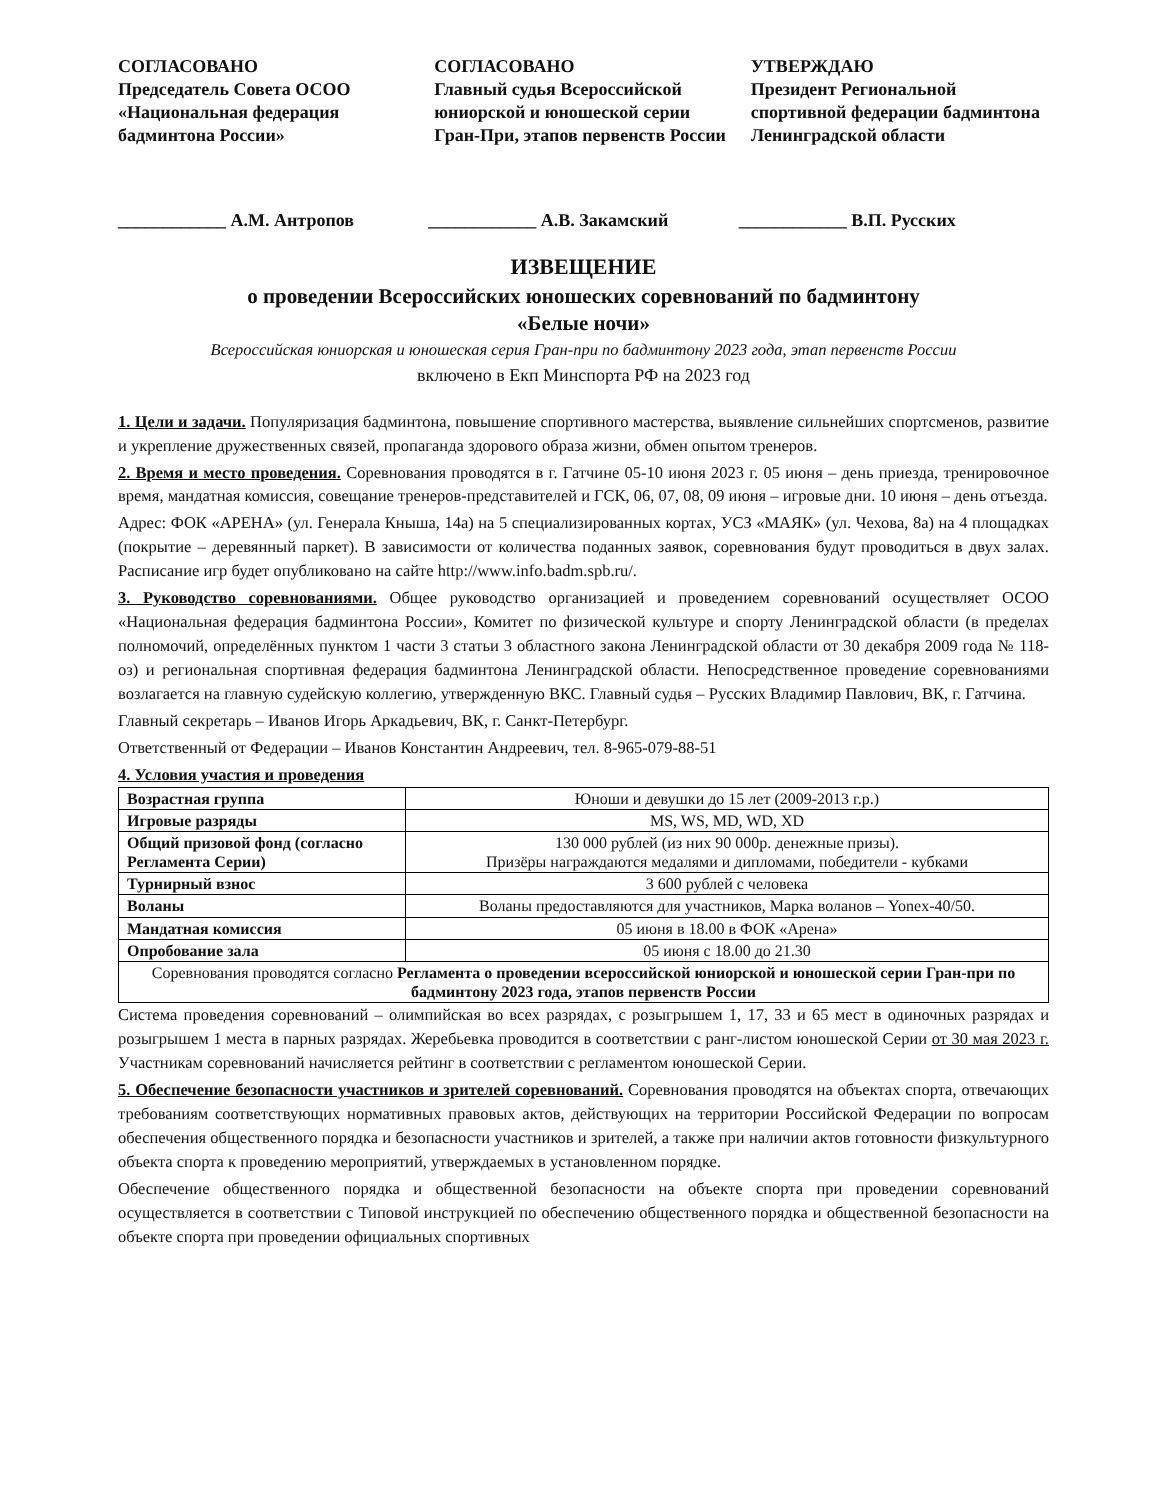СОГЛАСОВАНО
Председатель Совета ОСОО «Национальная федерация бадминтона России»
СОГЛАСОВАНО
Главный судья Всероссийской юниорской и юношеской серии Гран-При, этапов первенств России
УТВЕРЖДАЮ
Президент Региональной спортивной федерации бадминтона Ленинградской области
____________ А.М. Антропов ____________ А.В. Закамский ____________ В.П. Русских
ИЗВЕЩЕНИЕ
о проведении Всероссийских юношеских соревнований по бадминтону
«Белые ночи»
Всероссийская юниорская и юношеская серия Гран-при по бадминтону 2023 года, этап первенств России
включено в Екп Минспорта РФ на 2023 год
1. Цели и задачи. Популяризация бадминтона, повышение спортивного мастерства, выявление сильнейших спортсменов, развитие и укрепление дружественных связей, пропаганда здорового образа жизни, обмен опытом тренеров.
2. Время и место проведения. Соревнования проводятся в г. Гатчине 05-10 июня 2023 г. 05 июня – день приезда, тренировочное время, мандатная комиссия, совещание тренеров-представителей и ГСК, 06, 07, 08, 09 июня – игровые дни. 10 июня – день отъезда.
Адрес: ФОК «АРЕНА» (ул. Генерала Кныша, 14а) на 5 специализированных кортах, УСЗ «МАЯК» (ул. Чехова, 8а) на 4 площадках (покрытие – деревянный паркет). В зависимости от количества поданных заявок, соревнования будут проводиться в двух залах. Расписание игр будет опубликовано на сайте http://www.info.badm.spb.ru/.
3. Руководство соревнованиями. Общее руководство организацией и проведением соревнований осуществляет ОСОО «Национальная федерация бадминтона России», Комитет по физической культуре и спорту Ленинградской области (в пределах полномочий, определённых пунктом 1 части 3 статьи 3 областного закона Ленинградской области от 30 декабря 2009 года № 118-оз) и региональная спортивная федерация бадминтона Ленинградской области. Непосредственное проведение соревнованиями возлагается на главную судейскую коллегию, утвержденную ВКС. Главный судья – Русских Владимир Павлович, ВК, г. Гатчина.
Главный секретарь – Иванов Игорь Аркадьевич, ВК, г. Санкт-Петербург.
Ответственный от Федерации – Иванов Константин Андреевич, тел. 8-965-079-88-51
4. Условия участия и проведения
| Возрастная группа | Юноши и девушки до 15 лет (2009-2013 г.р.) |
| Игровые разряды | MS, WS, MD, WD, XD |
| Общий призовой фонд (согласно Регламента Серии) | 130 000 рублей (из них 90 000р. денежные призы). Призёры награждаются медалями и дипломами, победители - кубками |
| Турнирный взнос | 3 600 рублей с человека |
| Воланы | Воланы предоставляются для участников, Марка воланов – Yonex-40/50. |
| Мандатная комиссия | 05 июня в 18.00 в ФОК «Арена» |
| Опробование зала | 05 июня с 18.00 до 21.30 |
| Соревнования проводятся согласно Регламента о проведении всероссийской юниорской и юношеской серии Гран-при по бадминтону 2023 года, этапов первенств России | |
Система проведения соревнований – олимпийская во всех разрядах, с розыгрышем 1, 17, 33 и 65 мест в одиночных разрядах и розыгрышем 1 места в парных разрядах. Жеребьевка проводится в соответствии с ранг-листом юношеской Серии от 30 мая 2023 г. Участникам соревнований начисляется рейтинг в соответствии с регламентом юношеской Серии.
5. Обеспечение безопасности участников и зрителей соревнований. Соревнования проводятся на объектах спорта, отвечающих требованиям соответствующих нормативных правовых актов, действующих на территории Российской Федерации по вопросам обеспечения общественного порядка и безопасности участников и зрителей, а также при наличии актов готовности физкультурного объекта спорта к проведению мероприятий, утверждаемых в установленном порядке.
Обеспечение общественного порядка и общественной безопасности на объекте спорта при проведении соревнований осуществляется в соответствии с Типовой инструкцией по обеспечению общественного порядка и общественной безопасности на объекте спорта при проведении официальных спортивных